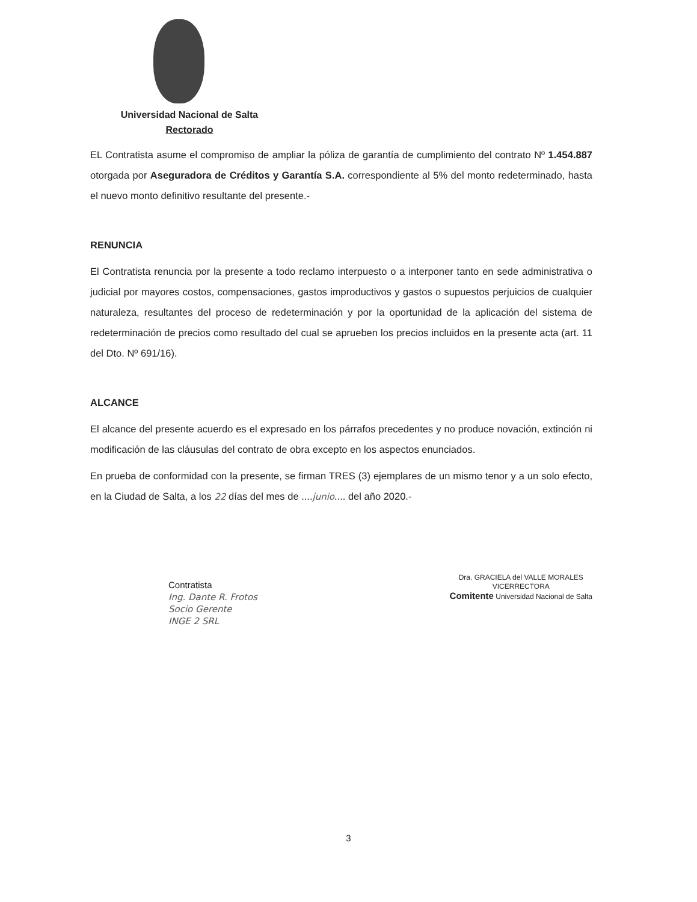Universidad Nacional de Salta
Rectorado
EL Contratista asume el compromiso de ampliar la póliza de garantía de cumplimiento del contrato Nº 1.454.887 otorgada por Aseguradora de Créditos y Garantía S.A. correspondiente al 5% del monto redeterminado, hasta el nuevo monto definitivo resultante del presente.-
RENUNCIA
El Contratista renuncia por la presente a todo reclamo interpuesto o a interponer tanto en sede administrativa o judicial por mayores costos, compensaciones, gastos improductivos y gastos o supuestos perjuicios de cualquier naturaleza, resultantes del proceso de redeterminación y por la oportunidad de la aplicación del sistema de redeterminación de precios como resultado del cual se aprueben los precios incluidos en la presente acta (art. 11 del Dto. Nº 691/16).
ALCANCE
El alcance del presente acuerdo es el expresado en los párrafos precedentes y no produce novación, extinción ni modificación de las cláusulas del contrato de obra excepto en los aspectos enunciados.
En prueba de conformidad con la presente, se firman TRES (3) ejemplares de un mismo tenor y a un solo efecto, en la Ciudad de Salta, a los 22 días del mes de ....junio.... del año 2020.-
Contratista
Ing. Dante R. Frotos
Socio Gerente
INGE 2 SRL
Dra. GRACIELA del VALLE MORALES
VICERRECTORA
Comitente Universidad Nacional de Salta
3